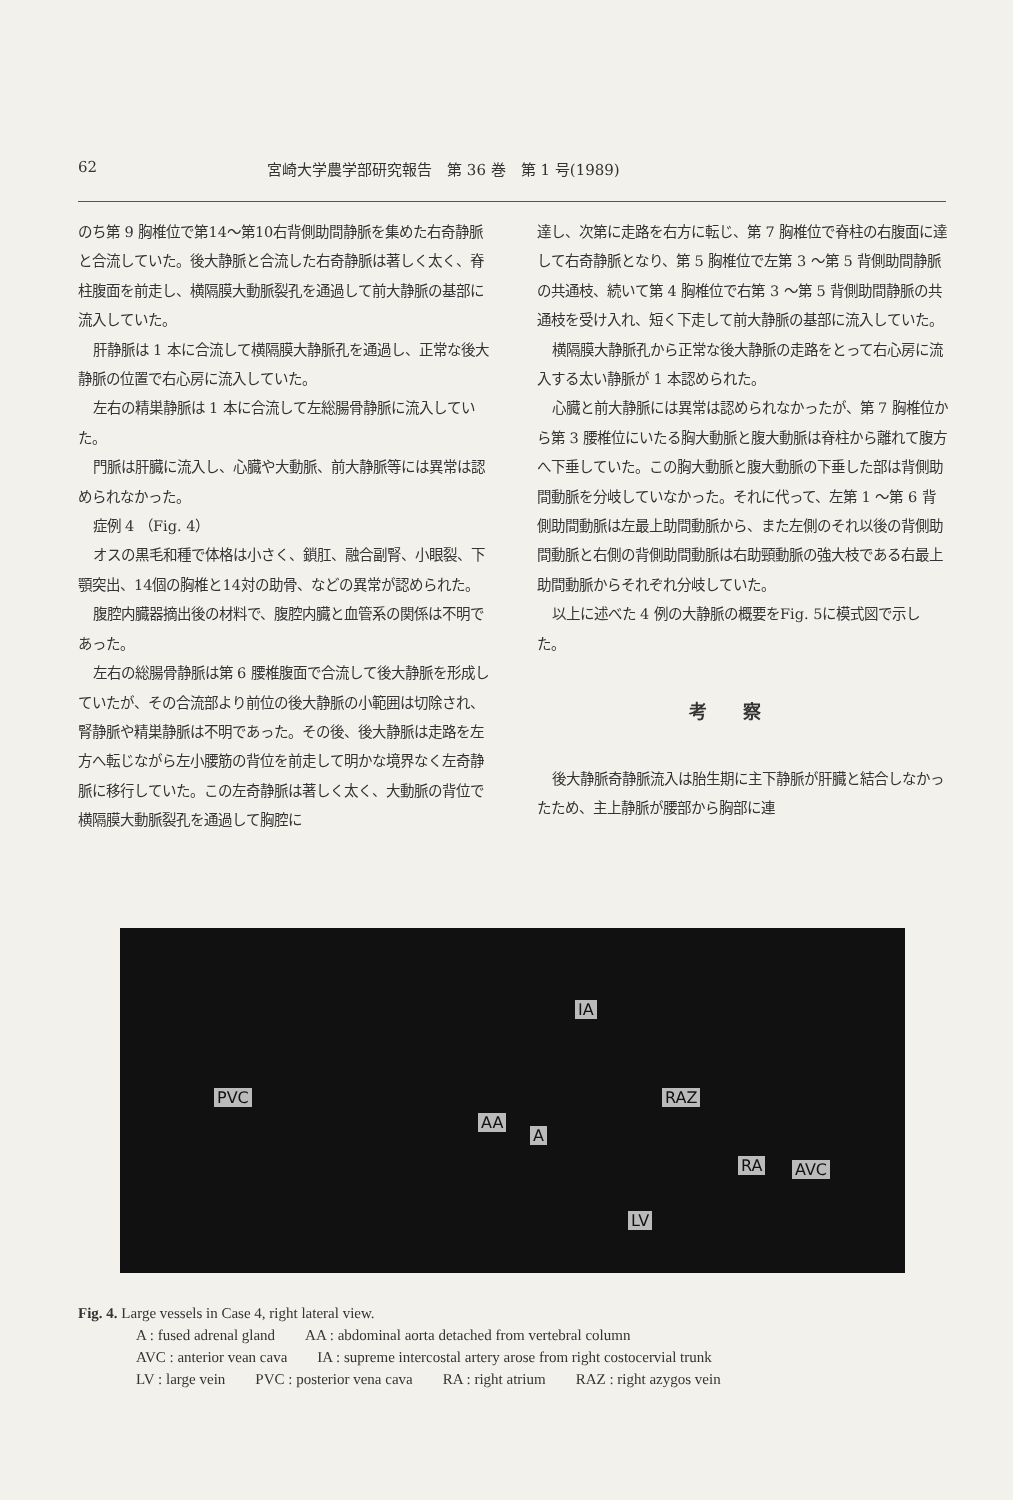62 宮崎大学農学部研究報告　第 36 巻　第 1 号(1989)
のち第 9 胸椎位で第14～第10右背側助間静脈を集めた右奇静脈と合流していた。後大静脈と合流した右奇静脈は著しく太く、脊柱腹面を前走し、横隔膜大動脈裂孔を通過して前大静脈の基部に流入していた。
肝静脈は 1 本に合流して横隔膜大静脈孔を通過し、正常な後大静脈の位置で右心房に流入していた。
左右の精巣静脈は 1 本に合流して左総腸骨静脈に流入していた。
門脈は肝臓に流入し、心臓や大動脈、前大静脈等には異常は認められなかった。
症例 4 （Fig. 4）
オスの黒毛和種で体格は小さく、鎖肛、融合副腎、小眼裂、下顎突出、14個の胸椎と14対の助骨、などの異常が認められた。
腹腔内臓器摘出後の材料で、腹腔内臓と血管系の関係は不明であった。
左右の総腸骨静脈は第 6 腰椎腹面で合流して後大静脈を形成していたが、その合流部より前位の後大静脈の小範囲は切除され、腎静脈や精巣静脈は不明であった。その後、後大静脈は走路を左方へ転じながら左小腰筋の背位を前走して明かな境界なく左奇静脈に移行していた。この左奇静脈は著しく太く、大動脈の背位で横隔膜大動脈裂孔を通過して胸腔に
達し、次第に走路を右方に転じ、第 7 胸椎位で脊柱の右腹面に達して右奇静脈となり、第 5 胸椎位で左第 3 ～第 5 背側助間静脈の共通枝、続いて第 4 胸椎位で右第 3 ～第 5 背側助間静脈の共通枝を受け入れ、短く下走して前大静脈の基部に流入していた。
横隔膜大静脈孔から正常な後大静脈の走路をとって右心房に流入する太い静脈が 1 本認められた。
心臓と前大静脈には異常は認められなかったが、第 7 胸椎位から第 3 腰椎位にいたる胸大動脈と腹大動脈は脊柱から離れて腹方へ下垂していた。この胸大動脈と腹大動脈の下垂した部は背側助間動脈を分岐していなかった。それに代って、左第 1 ～第 6 背側助間動脈は左最上助間動脈から、また左側のそれ以後の背側助間動脈と右側の背側助間動脈は右助頸動脈の強大枝である右最上助間動脈からそれぞれ分岐していた。
以上に述べた 4 例の大静脈の概要をFig. 5に模式図で示した。
考察
後大静脈奇静脈流入は胎生期に主下静脈が肝臓と結合しなかったため、主上静脈が腰部から胸部に連
IA
PVC
AA
A
RAZ
RA AVC
LV
Fig. 4. Large vessels in Case 4, right lateral view.
A : fused adrenal gland　　AA : abdominal aorta detached from vertebral column
AVC : anterior vean cava　　IA : supreme intercostal artery arose from right costocervial trunk
LV : large vein　　PVC : posterior vena cava　　RA : right atrium　　RAZ : right azygos vein